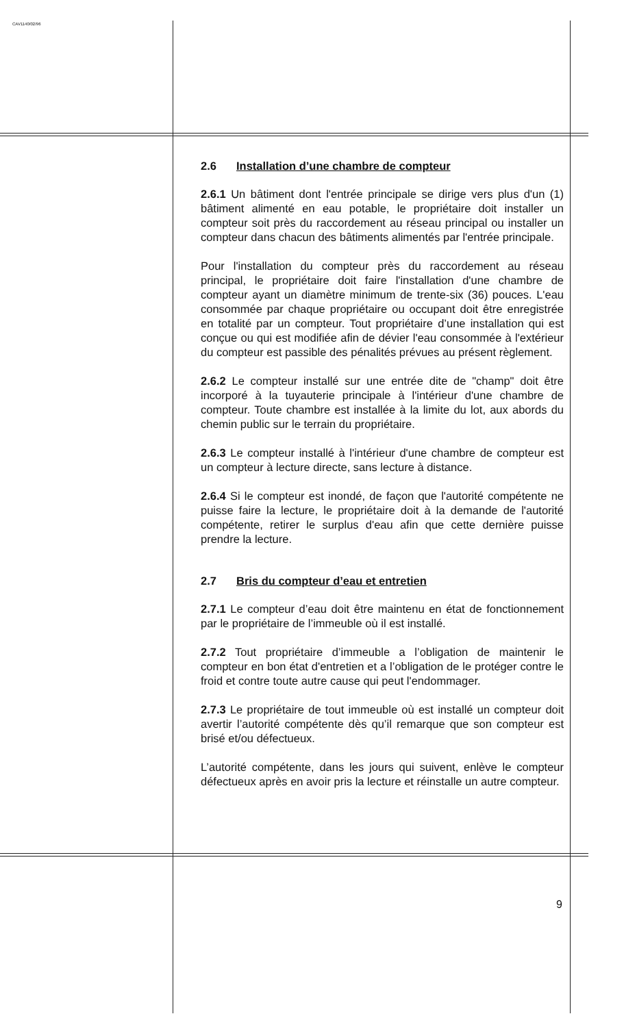CAV1140/02/96
2.6 Installation d’une chambre de compteur
2.6.1 Un bâtiment dont l'entrée principale se dirige vers plus d'un (1) bâtiment alimenté en eau potable, le propriétaire doit installer un compteur soit près du raccordement au réseau principal ou installer un compteur dans chacun des bâtiments alimentés par l'entrée principale.
Pour l'installation du compteur près du raccordement au réseau principal, le propriétaire doit faire l'installation d'une chambre de compteur ayant un diamètre minimum de trente-six (36) pouces. L'eau consommée par chaque propriétaire ou occupant doit être enregistrée en totalité par un compteur. Tout propriétaire d’une installation qui est conçue ou qui est modifiée afin de dévier l'eau consommée à l'extérieur du compteur est passible des pénalités prévues au présent règlement.
2.6.2 Le compteur installé sur une entrée dite de "champ" doit être incorporé à la tuyauterie principale à l'intérieur d'une chambre de compteur. Toute chambre est installée à la limite du lot, aux abords du chemin public sur le terrain du propriétaire.
2.6.3 Le compteur installé à l'intérieur d'une chambre de compteur est un compteur à lecture directe, sans lecture à distance.
2.6.4 Si le compteur est inondé, de façon que l'autorité compétente ne puisse faire la lecture, le propriétaire doit à la demande de l'autorité compétente, retirer le surplus d'eau afin que cette dernière puisse prendre la lecture.
2.7 Bris du compteur d’eau et entretien
2.7.1 Le compteur d’eau doit être maintenu en état de fonctionnement par le propriétaire de l’immeuble où il est installé.
2.7.2 Tout propriétaire d’immeuble a l’obligation de maintenir le compteur en bon état d'entretien et a l’obligation de le protéger contre le froid et contre toute autre cause qui peut l'endommager.
2.7.3 Le propriétaire de tout immeuble où est installé un compteur doit avertir l’autorité compétente dès qu’il remarque que son compteur est brisé et/ou défectueux.
L’autorité compétente, dans les jours qui suivent, enlève le compteur défectueux après en avoir pris la lecture et réinstalle un autre compteur.
9